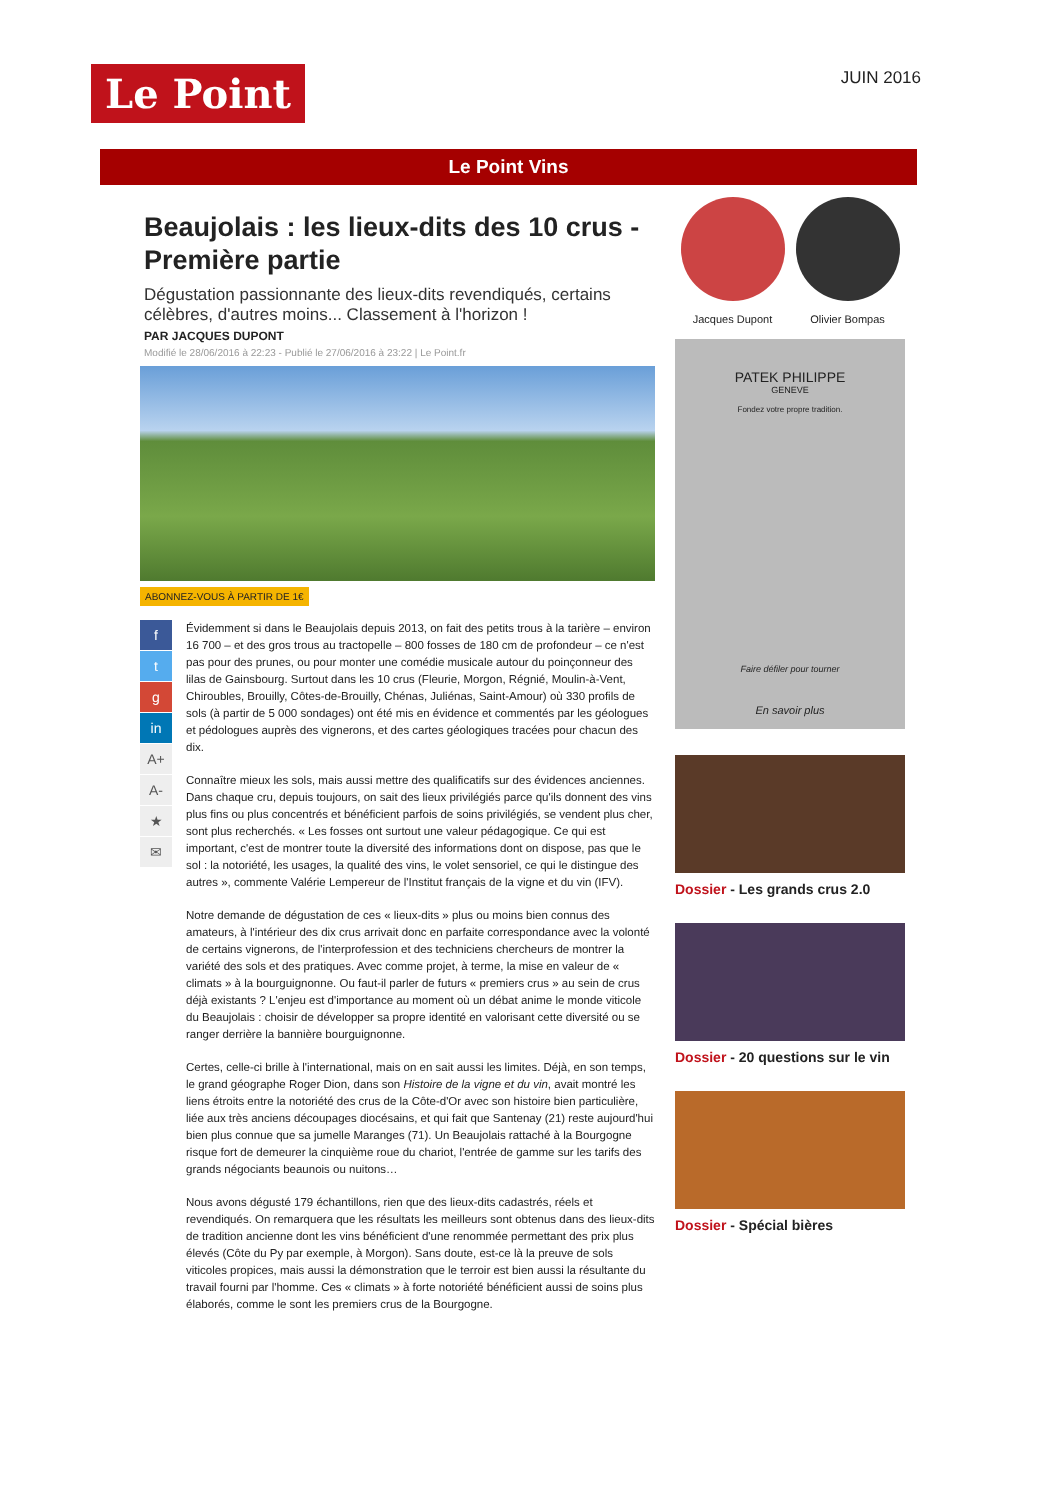Le Point
JUIN 2016
Le Point Vins
Beaujolais : les lieux-dits des 10 crus - Première partie
Dégustation passionnante des lieux-dits revendiqués, certains célèbres, d'autres moins... Classement à l'horizon !
PAR JACQUES DUPONT
Modifié le 28/06/2016 à 22:23 - Publié le 27/06/2016 à 23:22 | Le Point.fr
ABONNEZ-VOUS À PARTIR DE 1€
f
t
g
in
A+
A-
★
✉
Évidemment si dans le Beaujolais depuis 2013, on fait des petits trous à la tarière – environ 16 700 – et des gros trous au tractopelle – 800 fosses de 180 cm de profondeur – ce n'est pas pour des prunes, ou pour monter une comédie musicale autour du poinçonneur des lilas de Gainsbourg. Surtout dans les 10 crus (Fleurie, Morgon, Régnié, Moulin-à-Vent, Chiroubles, Brouilly, Côtes-de-Brouilly, Chénas, Juliénas, Saint-Amour) où 330 profils de sols (à partir de 5 000 sondages) ont été mis en évidence et commentés par les géologues et pédologues auprès des vignerons, et des cartes géologiques tracées pour chacun des dix.
Connaître mieux les sols, mais aussi mettre des qualificatifs sur des évidences anciennes. Dans chaque cru, depuis toujours, on sait des lieux privilégiés parce qu'ils donnent des vins plus fins ou plus concentrés et bénéficient parfois de soins privilégiés, se vendent plus cher, sont plus recherchés. « Les fosses ont surtout une valeur pédagogique. Ce qui est important, c'est de montrer toute la diversité des informations dont on dispose, pas que le sol : la notoriété, les usages, la qualité des vins, le volet sensoriel, ce qui le distingue des autres », commente Valérie Lempereur de l'Institut français de la vigne et du vin (IFV).
Notre demande de dégustation de ces « lieux-dits » plus ou moins bien connus des amateurs, à l'intérieur des dix crus arrivait donc en parfaite correspondance avec la volonté de certains vignerons, de l'interprofession et des techniciens chercheurs de montrer la variété des sols et des pratiques. Avec comme projet, à terme, la mise en valeur de « climats » à la bourguignonne. Ou faut-il parler de futurs « premiers crus » au sein de crus déjà existants ? L'enjeu est d'importance au moment où un débat anime le monde viticole du Beaujolais : choisir de développer sa propre identité en valorisant cette diversité ou se ranger derrière la bannière bourguignonne.
Certes, celle-ci brille à l'international, mais on en sait aussi les limites. Déjà, en son temps, le grand géographe Roger Dion, dans son Histoire de la vigne et du vin, avait montré les liens étroits entre la notoriété des crus de la Côte-d'Or avec son histoire bien particulière, liée aux très anciens découpages diocésains, et qui fait que Santenay (21) reste aujourd'hui bien plus connue que sa jumelle Maranges (71). Un Beaujolais rattaché à la Bourgogne risque fort de demeurer la cinquième roue du chariot, l'entrée de gamme sur les tarifs des grands négociants beaunois ou nuitons…
Nous avons dégusté 179 échantillons, rien que des lieux-dits cadastrés, réels et revendiqués. On remarquera que les résultats les meilleurs sont obtenus dans des lieux-dits de tradition ancienne dont les vins bénéficient d'une renommée permettant des prix plus élevés (Côte du Py par exemple, à Morgon). Sans doute, est-ce là la preuve de sols viticoles propices, mais aussi la démonstration que le terroir est bien aussi la résultante du travail fourni par l'homme. Ces « climats » à forte notoriété bénéficient aussi de soins plus élaborés, comme le sont les premiers crus de la Bourgogne.
Jacques Dupont Olivier Bompas
PATEK PHILIPPE
GENEVE
Fondez votre propre tradition.
Faire défiler pour tourner
En savoir plus
Dossier - Les grands crus 2.0
Dossier - 20 questions sur le vin
Dossier - Spécial bières